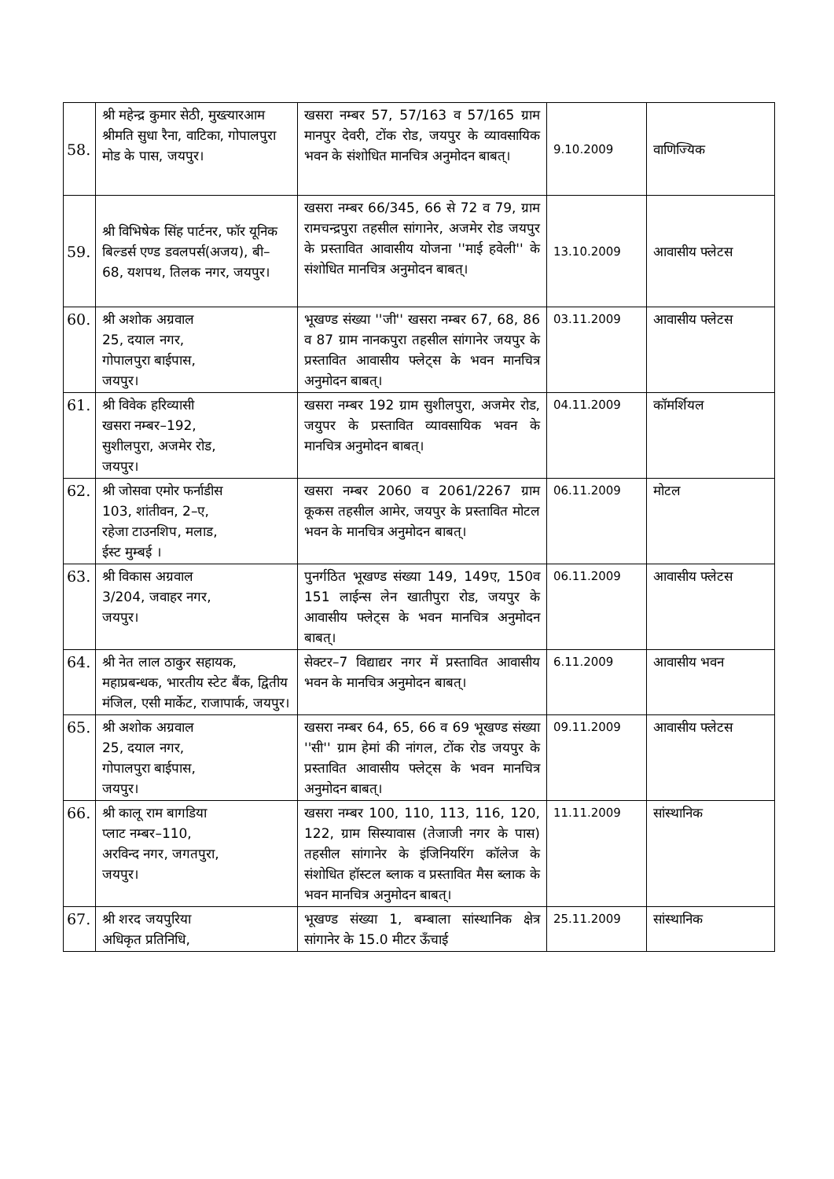| 58. | श्री महेन्द्र कुमार सेठी, मुख्त्यारआम श्रीमति सुधा रैना, वाटिका, गोपालपुरा मोड के पास, जयपुर। | खसरा नम्बर 57, 57/163 व 57/165 ग्राम मानपुर देवरी, टोंक रोड, जयपुर के व्यावसायिक भवन के संशोधित मानचित्र अनुमोदन बाबत्। | 9.10.2009 | वाणिज्यिक |
| 59. | श्री विभिषेक सिंह पार्टनर, फॉर यूनिक बिल्डर्स एण्ड डवलपर्स(अजय), बी–68, यशपथ, तिलक नगर, जयपुर। | खसरा नम्बर 66/345, 66 से 72 व 79, ग्राम रामचन्द्रपुरा तहसील सांगानेर, अजमेर रोड जयपुर के प्रस्तावित आवासीय योजना ''माई हवेली'' के संशोधित मानचित्र अनुमोदन बाबत्। | 13.10.2009 | आवासीय फ्लेटस |
| 60. | श्री अशोक अग्रवाल 25, दयाल नगर, गोपालपुरा बाईपास, जयपुर। | भूखण्ड संख्या ''जी'' खसरा नम्बर 67, 68, 86 व 87 ग्राम नानकपुरा तहसील सांगानेर जयपुर के प्रस्तावित आवासीय फ्लेट्स के भवन मानचित्र अनुमोदन बाबत्। | 03.11.2009 | आवासीय फ्लेटस |
| 61. | श्री विवेक हरिव्यासी खसरा नम्बर–192, सुशीलपुरा, अजमेर रोड, जयपुर। | खसरा नम्बर 192 ग्राम सुशीलपुरा, अजमेर रोड, जयुपर के प्रस्तावित व्यावसायिक भवन के मानचित्र अनुमोदन बाबत्। | 04.11.2009 | कॉमर्शियल |
| 62. | श्री जोसवा एमोर फर्नाडीस 103, शांतीवन, 2–ए, रहेजा टाउनशिप, मलाड, ईस्ट मुम्बई । | खसरा नम्बर 2060 व 2061/2267 ग्राम कूकस तहसील आमेर, जयपुर के प्रस्तावित मोटल भवन के मानचित्र अनुमोदन बाबत्। | 06.11.2009 | मोटल |
| 63. | श्री विकास अग्रवाल 3/204, जवाहर नगर, जयपुर। | पुनर्गठित भूखण्ड संख्या 149, 149ए, 150व 151 लाईन्स लेन खातीपुरा रोड, जयपुर के आवासीय फ्लेट्स के भवन मानचित्र अनुमोदन बाबत्। | 06.11.2009 | आवासीय फ्लेटस |
| 64. | श्री नेत लाल ठाकुर सहायक, महाप्रबन्धक, भारतीय स्टेट बैंक, द्वितीय मंजिल, एसी मार्केट, राजापार्क, जयपुर। | सेक्टर–7 विद्याद्यर नगर में प्रस्तावित आवासीय भवन के मानचित्र अनुमोदन बाबत्। | 6.11.2009 | आवासीय भवन |
| 65. | श्री अशोक अग्रवाल 25, दयाल नगर, गोपालपुरा बाईपास, जयपुर। | खसरा नम्बर 64, 65, 66 व 69 भूखण्ड संख्या ''सी'' ग्राम हेमां की नांगल, टोंक रोड जयपुर के प्रस्तावित आवासीय फ्लेट्स के भवन मानचित्र अनुमोदन बाबत्। | 09.11.2009 | आवासीय फ्लेटस |
| 66. | श्री कालू राम बागडिया प्लाट नम्बर–110, अरविन्द नगर, जगतपुरा, जयपुर। | खसरा नम्बर 100, 110, 113, 116, 120, 122, ग्राम सिस्यावास (तेजाजी नगर के पास) तहसील सांगानेर के इंजिनियरिंग कॉलेज के संशोधित हॉस्टल ब्लाक व प्रस्तावित मैस ब्लाक के भवन मानचित्र अनुमोदन बाबत्। | 11.11.2009 | सांस्थानिक |
| 67. | श्री शरद जयपुरिया अधिकृत प्रतिनिधि, | भूखण्ड संख्या 1, बम्बाला सांस्थानिक क्षेत्र सांगानेर के 15.0 मीटर ऊँचाई | 25.11.2009 | सांस्थानिक |